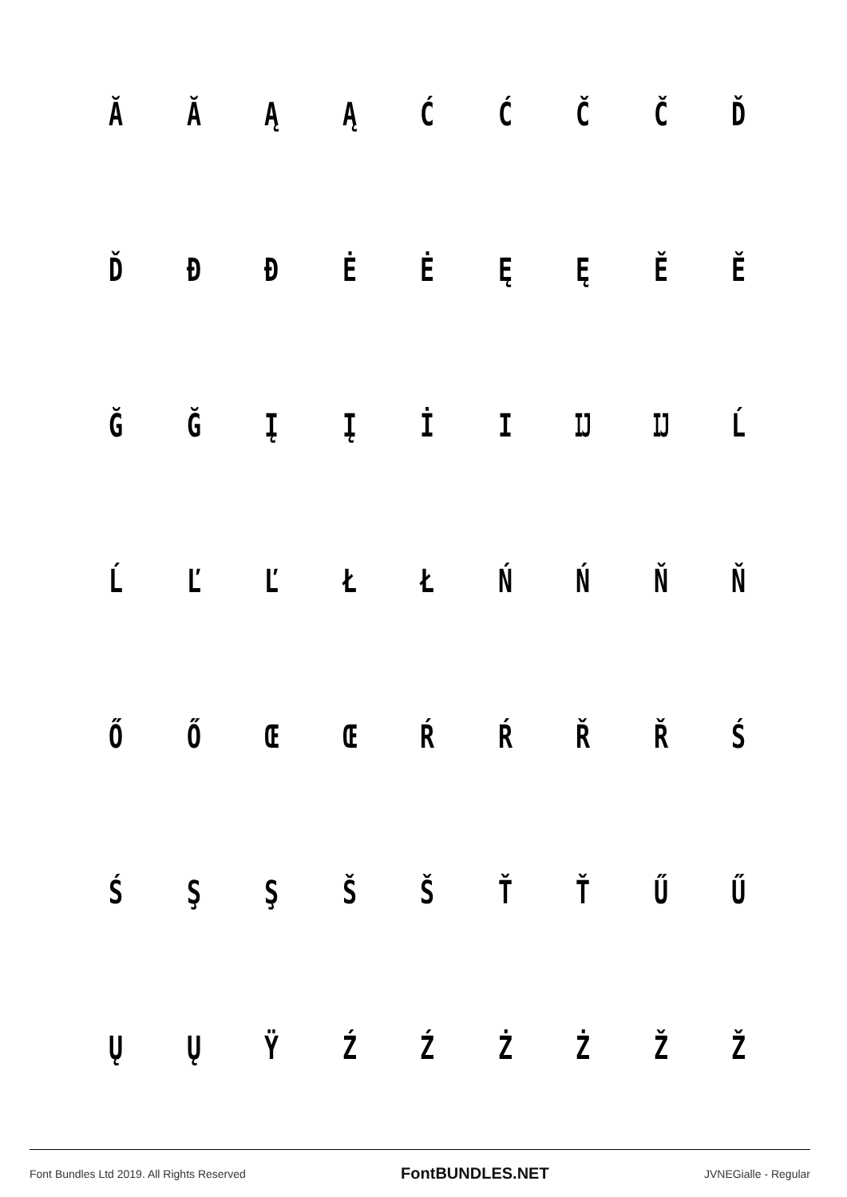ĂĂĄĄĆĆČČĎ
ĎĐĐĖĖĘĘĚĚ
ĞĞĮĮİIĲĲĹ
ĹĽĽŁŁŃŃŇŇ
ŐŐŒŒŔŔŘŘŚ
ŚŞŞŠŠŤŤŰŰ
ŲŲŸŹŹŻŻŽŽ
Font Bundles Ltd 2019. All Rights Reserved FontBUNDLES.NET JVNEGialle - Regular